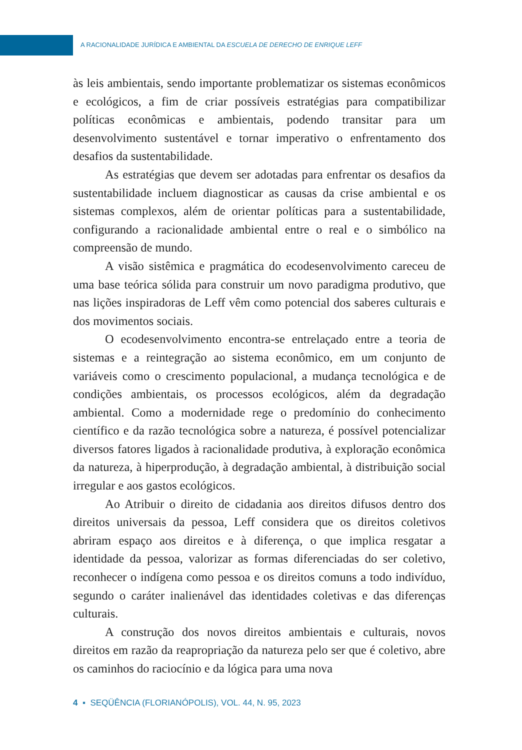A RACIONALIDADE JURÍDICA E AMBIENTAL DA ESCUELA DE DERECHO DE ENRIQUE LEFF
às leis ambientais, sendo importante problematizar os sistemas econômicos e ecológicos, a fim de criar possíveis estratégias para compatibilizar políticas econômicas e ambientais, podendo transitar para um desenvolvimento sustentável e tornar imperativo o enfrentamento dos desafios da sustentabilidade.
As estratégias que devem ser adotadas para enfrentar os desafios da sustentabilidade incluem diagnosticar as causas da crise ambiental e os sistemas complexos, além de orientar políticas para a sustentabilidade, configurando a racionalidade ambiental entre o real e o simbólico na compreensão de mundo.
A visão sistêmica e pragmática do ecodesenvolvimento careceu de uma base teórica sólida para construir um novo paradigma produtivo, que nas lições inspiradoras de Leff vêm como potencial dos saberes culturais e dos movimentos sociais.
O ecodesenvolvimento encontra-se entrelaçado entre a teoria de sistemas e a reintegração ao sistema econômico, em um conjunto de variáveis como o crescimento populacional, a mudança tecnológica e de condições ambientais, os processos ecológicos, além da degradação ambiental. Como a modernidade rege o predomínio do conhecimento científico e da razão tecnológica sobre a natureza, é possível potencializar diversos fatores ligados à racionalidade produtiva, à exploração econômica da natureza, à hiperprodução, à degradação ambiental, à distribuição social irregular e aos gastos ecológicos.
Ao Atribuir o direito de cidadania aos direitos difusos dentro dos direitos universais da pessoa, Leff considera que os direitos coletivos abriram espaço aos direitos e à diferença, o que implica resgatar a identidade da pessoa, valorizar as formas diferenciadas do ser coletivo, reconhecer o indígena como pessoa e os direitos comuns a todo indivíduo, segundo o caráter inalienável das identidades coletivas e das diferenças culturais.
A construção dos novos direitos ambientais e culturais, novos direitos em razão da reapropriação da natureza pelo ser que é coletivo, abre os caminhos do raciocínio e da lógica para uma nova
4 ▪ SEQÜÊNCIA (FLORIANÓPOLIS), VOL. 44, N. 95, 2023